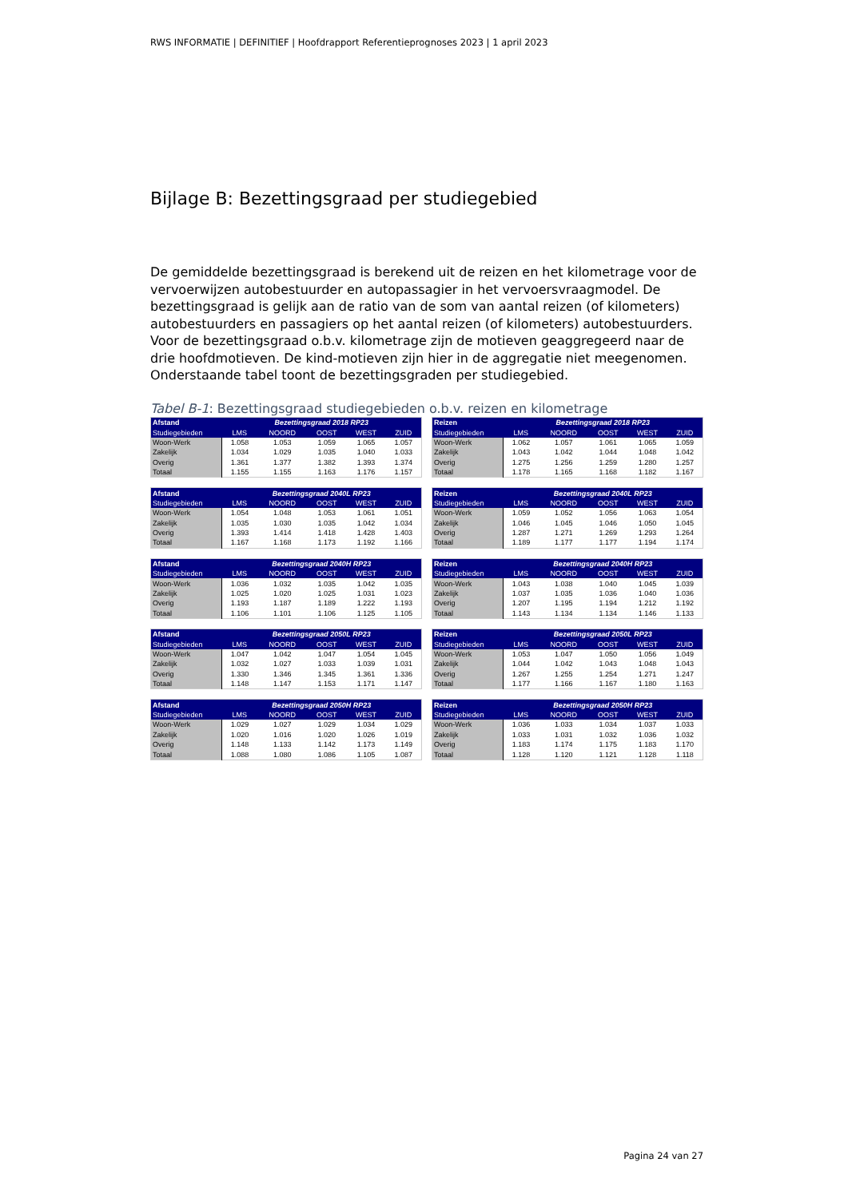RWS INFORMATIE | DEFINITIEF | Hoofdrapport Referentieprognoses 2023 | 1 april 2023
Bijlage B: Bezettingsgraad per studiegebied
De gemiddelde bezettingsgraad is berekend uit de reizen en het kilometrage voor de vervoerwijzen autobestuurder en autopassagier in het vervoersvraagmodel. De bezettingsgraad is gelijk aan de ratio van de som van aantal reizen (of kilometers) autobestuurders en passagiers op het aantal reizen (of kilometers) autobestuurders. Voor de bezettingsgraad o.b.v. kilometrage zijn de motieven geaggregeerd naar de drie hoofdmotieven. De kind-motieven zijn hier in de aggregatie niet meegenomen. Onderstaande tabel toont de bezettingsgraden per studiegebied.
Tabel B-1: Bezettingsgraad studiegebieden o.b.v. reizen en kilometrage
| Afstand | Bezettingsgraad 2018 RP23 | | | | |
| --- | --- | --- | --- | --- | --- |
| Studiegebieden | LMS | NOORD | OOST | WEST | ZUID |
| Woon-Werk | 1.058 | 1.053 | 1.059 | 1.065 | 1.057 |
| Zakelijk | 1.034 | 1.029 | 1.035 | 1.040 | 1.033 |
| Overig | 1.361 | 1.377 | 1.382 | 1.393 | 1.374 |
| Totaal | 1.155 | 1.155 | 1.163 | 1.176 | 1.157 |
| Reizen | Bezettingsgraad 2018 RP23 | | | | |
| --- | --- | --- | --- | --- | --- |
| Studiegebieden | LMS | NOORD | OOST | WEST | ZUID |
| Woon-Werk | 1.062 | 1.057 | 1.061 | 1.065 | 1.059 |
| Zakelijk | 1.043 | 1.042 | 1.044 | 1.048 | 1.042 |
| Overig | 1.275 | 1.256 | 1.259 | 1.280 | 1.257 |
| Totaal | 1.178 | 1.165 | 1.168 | 1.182 | 1.167 |
| Afstand | Bezettingsgraad 2040L RP23 | | | | |
| --- | --- | --- | --- | --- | --- |
| Studiegebieden | LMS | NOORD | OOST | WEST | ZUID |
| Woon-Werk | 1.054 | 1.048 | 1.053 | 1.061 | 1.051 |
| Zakelijk | 1.035 | 1.030 | 1.035 | 1.042 | 1.034 |
| Overig | 1.393 | 1.414 | 1.418 | 1.428 | 1.403 |
| Totaal | 1.167 | 1.168 | 1.173 | 1.192 | 1.166 |
| Reizen | Bezettingsgraad 2040L RP23 | | | | |
| --- | --- | --- | --- | --- | --- |
| Studiegebieden | LMS | NOORD | OOST | WEST | ZUID |
| Woon-Werk | 1.059 | 1.052 | 1.056 | 1.063 | 1.054 |
| Zakelijk | 1.046 | 1.045 | 1.046 | 1.050 | 1.045 |
| Overig | 1.287 | 1.271 | 1.269 | 1.293 | 1.264 |
| Totaal | 1.189 | 1.177 | 1.177 | 1.194 | 1.174 |
| Afstand | Bezettingsgraad 2040H RP23 | | | | |
| --- | --- | --- | --- | --- | --- |
| Studiegebieden | LMS | NOORD | OOST | WEST | ZUID |
| Woon-Werk | 1.036 | 1.032 | 1.035 | 1.042 | 1.035 |
| Zakelijk | 1.025 | 1.020 | 1.025 | 1.031 | 1.023 |
| Overig | 1.193 | 1.187 | 1.189 | 1.222 | 1.193 |
| Totaal | 1.106 | 1.101 | 1.106 | 1.125 | 1.105 |
| Reizen | Bezettingsgraad 2040H RP23 | | | | |
| --- | --- | --- | --- | --- | --- |
| Studiegebieden | LMS | NOORD | OOST | WEST | ZUID |
| Woon-Werk | 1.043 | 1.038 | 1.040 | 1.045 | 1.039 |
| Zakelijk | 1.037 | 1.035 | 1.036 | 1.040 | 1.036 |
| Overig | 1.207 | 1.195 | 1.194 | 1.212 | 1.192 |
| Totaal | 1.143 | 1.134 | 1.134 | 1.146 | 1.133 |
| Afstand | Bezettingsgraad 2050L RP23 | | | | |
| --- | --- | --- | --- | --- | --- |
| Studiegebieden | LMS | NOORD | OOST | WEST | ZUID |
| Woon-Werk | 1.047 | 1.042 | 1.047 | 1.054 | 1.045 |
| Zakelijk | 1.032 | 1.027 | 1.033 | 1.039 | 1.031 |
| Overig | 1.330 | 1.346 | 1.345 | 1.361 | 1.336 |
| Totaal | 1.148 | 1.147 | 1.153 | 1.171 | 1.147 |
| Reizen | Bezettingsgraad 2050L RP23 | | | | |
| --- | --- | --- | --- | --- | --- |
| Studiegebieden | LMS | NOORD | OOST | WEST | ZUID |
| Woon-Werk | 1.053 | 1.047 | 1.050 | 1.056 | 1.049 |
| Zakelijk | 1.044 | 1.042 | 1.043 | 1.048 | 1.043 |
| Overig | 1.267 | 1.255 | 1.254 | 1.271 | 1.247 |
| Totaal | 1.177 | 1.166 | 1.167 | 1.180 | 1.163 |
| Afstand | Bezettingsgraad 2050H RP23 | | | | |
| --- | --- | --- | --- | --- | --- |
| Studiegebieden | LMS | NOORD | OOST | WEST | ZUID |
| Woon-Werk | 1.029 | 1.027 | 1.029 | 1.034 | 1.029 |
| Zakelijk | 1.020 | 1.016 | 1.020 | 1.026 | 1.019 |
| Overig | 1.148 | 1.133 | 1.142 | 1.173 | 1.149 |
| Totaal | 1.088 | 1.080 | 1.086 | 1.105 | 1.087 |
| Reizen | Bezettingsgraad 2050H RP23 | | | | |
| --- | --- | --- | --- | --- | --- |
| Studiegebieden | LMS | NOORD | OOST | WEST | ZUID |
| Woon-Werk | 1.036 | 1.033 | 1.034 | 1.037 | 1.033 |
| Zakelijk | 1.033 | 1.031 | 1.032 | 1.036 | 1.032 |
| Overig | 1.183 | 1.174 | 1.175 | 1.183 | 1.170 |
| Totaal | 1.128 | 1.120 | 1.121 | 1.128 | 1.118 |
Pagina 24 van 27